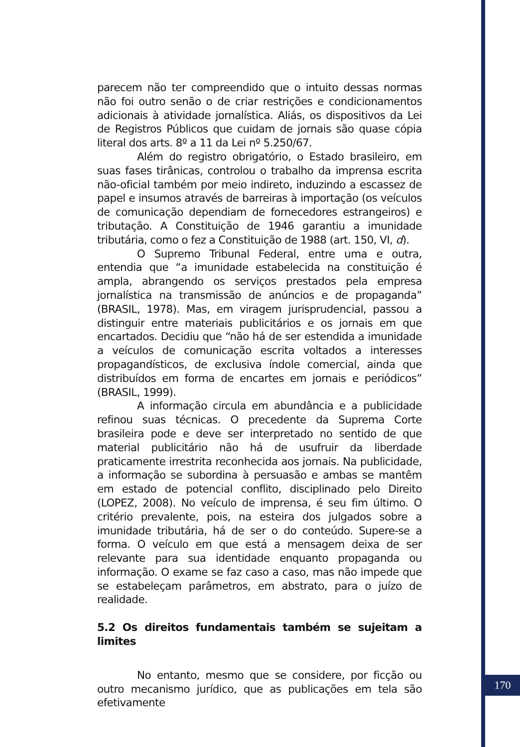parecem não ter compreendido que o intuito dessas normas não foi outro senão o de criar restrições e condicionamentos adicionais à atividade jornalística. Aliás, os dispositivos da Lei de Registros Públicos que cuidam de jornais são quase cópia literal dos arts. 8º a 11 da Lei nº 5.250/67.
Além do registro obrigatório, o Estado brasileiro, em suas fases tirânicas, controlou o trabalho da imprensa escrita não-oficial também por meio indireto, induzindo a escassez de papel e insumos através de barreiras à importação (os veículos de comunicação dependiam de fornecedores estrangeiros) e tributação. A Constituição de 1946 garantiu a imunidade tributária, como o fez a Constituição de 1988 (art. 150, VI, d).
O Supremo Tribunal Federal, entre uma e outra, entendia que “a imunidade estabelecida na constituição é ampla, abrangendo os serviços prestados pela empresa jornalística na transmissão de anúncios e de propaganda” (BRASIL, 1978). Mas, em viragem jurisprudencial, passou a distinguir entre materiais publicitários e os jornais em que encartados. Decidiu que “não há de ser estendida a imunidade a veículos de comunicação escrita voltados a interesses propagandísticos, de exclusiva índole comercial, ainda que distribuídos em forma de encartes em jornais e periódicos” (BRASIL, 1999).
A informação circula em abundância e a publicidade refinou suas técnicas. O precedente da Suprema Corte brasileira pode e deve ser interpretado no sentido de que material publicitário não há de usufruir da liberdade praticamente irrestrita reconhecida aos jornais. Na publicidade, a informação se subordina à persuasão e ambas se mantêm em estado de potencial conflito, disciplinado pelo Direito (LOPEZ, 2008). No veículo de imprensa, é seu fim último. O critério prevalente, pois, na esteira dos julgados sobre a imunidade tributária, há de ser o do conteúdo. Supere-se a forma. O veículo em que está a mensagem deixa de ser relevante para sua identidade enquanto propaganda ou informação. O exame se faz caso a caso, mas não impede que se estabeleçam parâmetros, em abstrato, para o juízo de realidade.
5.2 Os direitos fundamentais também se sujeitam a limites
No entanto, mesmo que se considere, por ficção ou outro mecanismo jurídico, que as publicações em tela são efetivamente
170